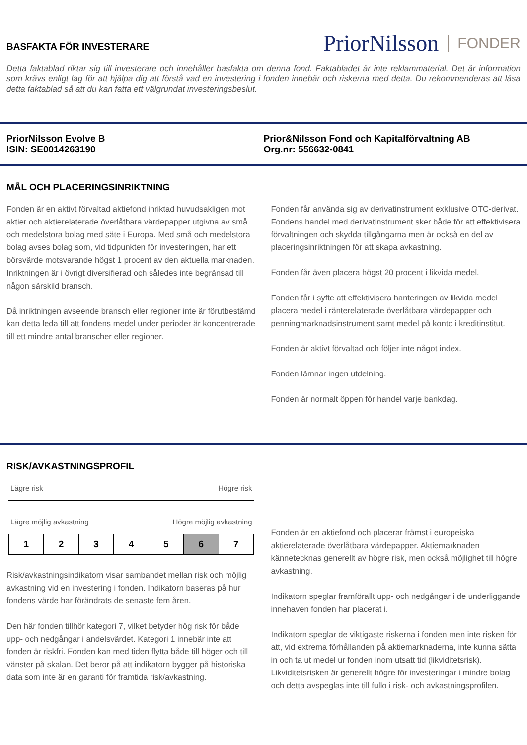BASFAKTA FÖR INVESTERARE
PriorNilsson FONDER
Detta faktablad riktar sig till investerare och innehåller basfakta om denna fond. Faktabladet är inte reklammaterial. Det är information som krävs enligt lag för att hjälpa dig att förstå vad en investering i fonden innebär och riskerna med detta. Du rekommenderas att läsa detta faktablad så att du kan fatta ett välgrundat investeringsbeslut.
PriorNilsson Evolve B
ISIN: SE0014263190
Prior&Nilsson Fond och Kapitalförvaltning AB
Org.nr: 556632-0841
MÅL OCH PLACERINGSINRIKTNING
Fonden är en aktivt förvaltad aktiefond inriktad huvudsakligen mot aktier och aktierelaterade överlåtbara värdepapper utgivna av små och medelstora bolag med säte i Europa. Med små och medelstora bolag avses bolag som, vid tidpunkten för investeringen, har ett börsvärde motsvarande högst 1 procent av den aktuella marknaden. Inriktningen är i övrigt diversifierad och således inte begränsad till någon särskild bransch.
Då inriktningen avseende bransch eller regioner inte är förutbestämd kan detta leda till att fondens medel under perioder är koncentrerade till ett mindre antal branscher eller regioner.
Fonden får använda sig av derivatinstrument exklusive OTC-derivat. Fondens handel med derivatinstrument sker både för att effektivisera förvaltningen och skydda tillgångarna men är också en del av placeringsinriktningen för att skapa avkastning.
Fonden får även placera högst 20 procent i likvida medel.
Fonden får i syfte att effektivisera hanteringen av likvida medel placera medel i ränterelaterade överlåtbara värdepapper och penningmarknadsinstrument samt medel på konto i kreditinstitut.
Fonden är aktivt förvaltad och följer inte något index.
Fonden lämnar ingen utdelning.
Fonden är normalt öppen för handel varje bankdag.
RISK/AVKASTNINGSPROFIL
Lägre risk Högre risk
Lägre möjlig avkastning Högre möjlig avkastning
| 1 | 2 | 3 | 4 | 5 | 6 | 7 |
Risk/avkastningsindikatorn visar sambandet mellan risk och möjlig avkastning vid en investering i fonden. Indikatorn baseras på hur fondens värde har förändrats de senaste fem åren.
Den här fonden tillhör kategori 7, vilket betyder hög risk för både upp- och nedgångar i andelsvärdet. Kategori 1 innebär inte att fonden är riskfri. Fonden kan med tiden flytta både till höger och till vänster på skalan. Det beror på att indikatorn bygger på historiska data som inte är en garanti för framtida risk/avkastning.
Fonden är en aktiefond och placerar främst i europeiska aktierelaterade överlåtbara värdepapper. Aktiemarknaden kännetecknas generellt av högre risk, men också möjlighet till högre avkastning.
Indikatorn speglar framförallt upp- och nedgångar i de underliggande innehaven fonden har placerat i.
Indikatorn speglar de viktigaste riskerna i fonden men inte risken för att, vid extrema förhållanden på aktiemarknaderna, inte kunna sätta in och ta ut medel ur fonden inom utsatt tid (likviditetsrisk). Likviditetsrisken är generellt högre för investeringar i mindre bolag och detta avspeglas inte till fullo i risk- och avkastningsprofilen.